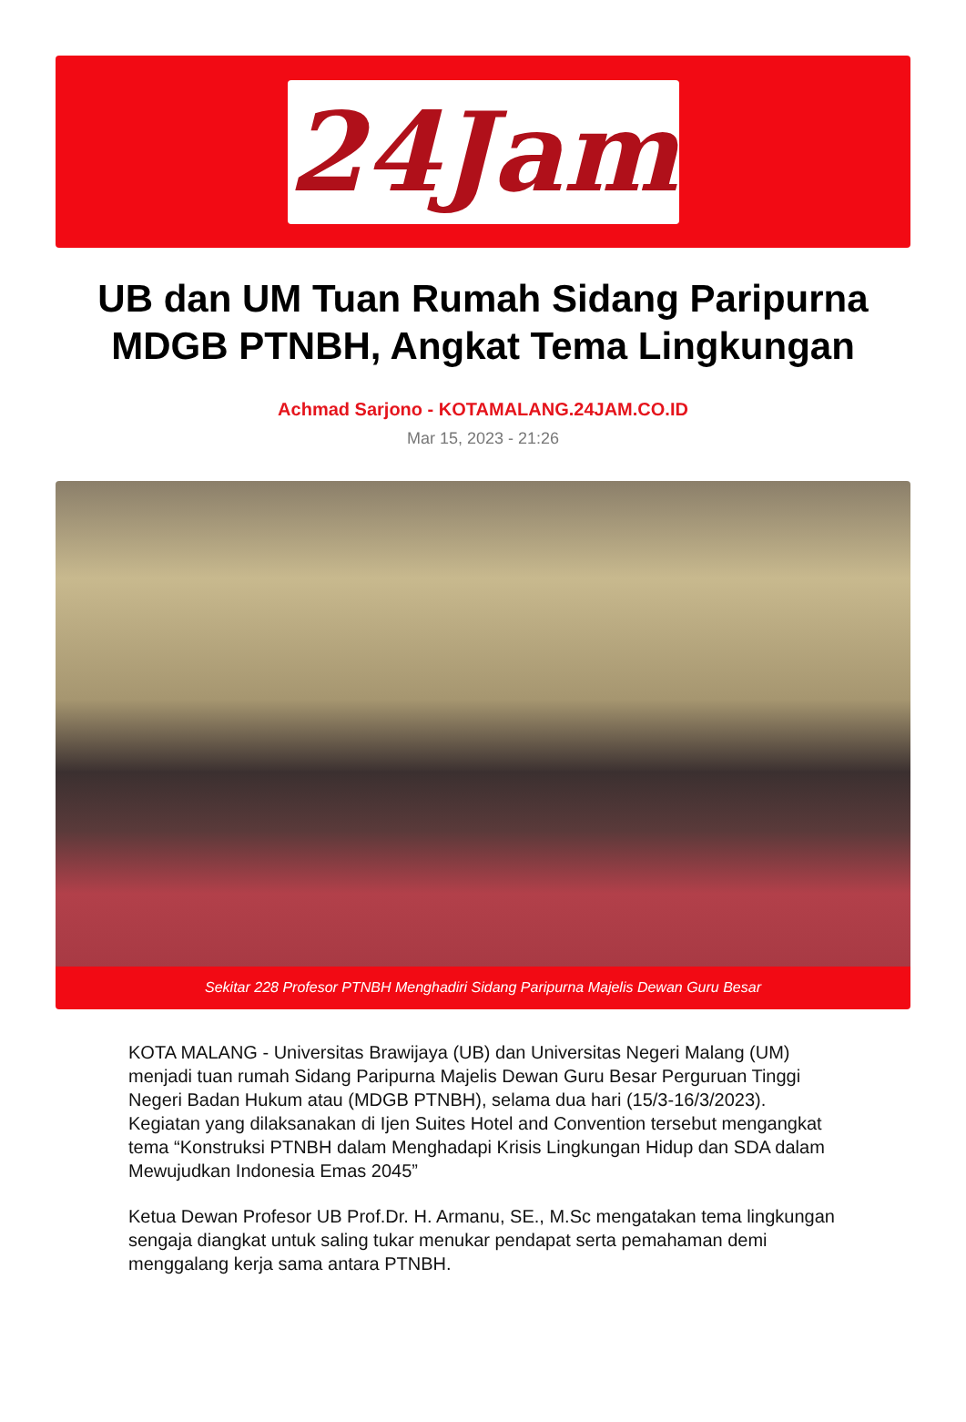24Jam
UB dan UM Tuan Rumah Sidang Paripurna MDGB PTNBH, Angkat Tema Lingkungan
Achmad Sarjono - KOTAMALANG.24JAM.CO.ID
Mar 15, 2023 - 21:26
Sekitar 228 Profesor PTNBH Menghadiri Sidang Paripurna Majelis Dewan Guru Besar
KOTA MALANG - Universitas Brawijaya (UB) dan Universitas Negeri Malang (UM) menjadi tuan rumah Sidang Paripurna Majelis Dewan Guru Besar Perguruan Tinggi Negeri Badan Hukum atau (MDGB PTNBH), selama dua hari (15/3-16/3/2023). Kegiatan yang dilaksanakan di Ijen Suites Hotel and Convention tersebut mengangkat tema “Konstruksi PTNBH dalam Menghadapi Krisis Lingkungan Hidup dan SDA dalam Mewujudkan Indonesia Emas 2045”
Ketua Dewan Profesor UB Prof.Dr. H. Armanu, SE., M.Sc mengatakan tema lingkungan sengaja diangkat untuk saling tukar menukar pendapat serta pemahaman demi menggalang kerja sama antara PTNBH.